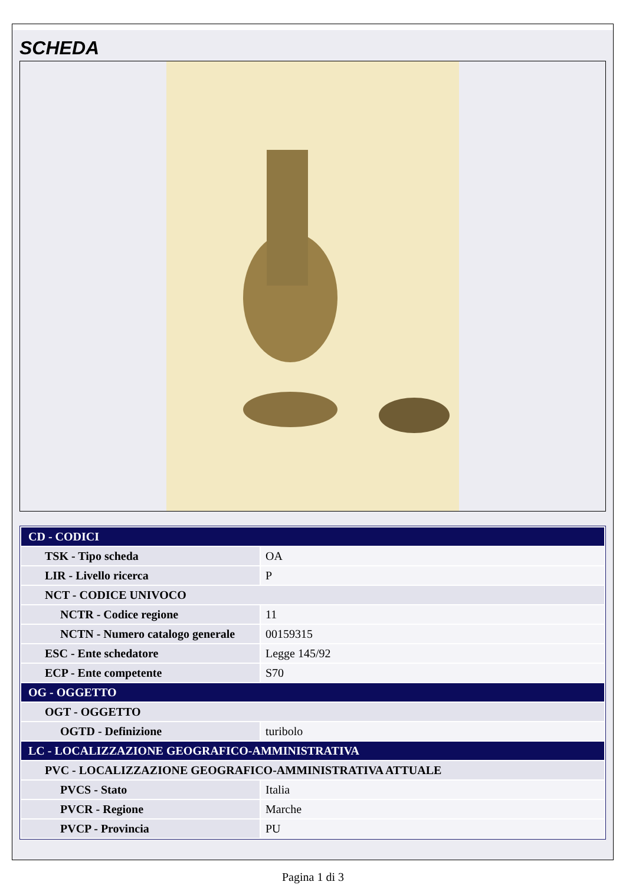SCHEDA
| CD - CODICI | |
| TSK - Tipo scheda | OA |
| LIR - Livello ricerca | P |
| NCT - CODICE UNIVOCO | |
| NCTR - Codice regione | 11 |
| NCTN - Numero catalogo generale | 00159315 |
| ESC - Ente schedatore | Legge 145/92 |
| ECP - Ente competente | S70 |
| OG - OGGETTO | |
| OGT - OGGETTO | |
| OGTD - Definizione | turibolo |
| LC - LOCALIZZAZIONE GEOGRAFICO-AMMINISTRATIVA | |
| PVC - LOCALIZZAZIONE GEOGRAFICO-AMMINISTRATIVA ATTUALE | |
| PVCS - Stato | Italia |
| PVCR - Regione | Marche |
| PVCP - Provincia | PU |
Pagina 1 di 3